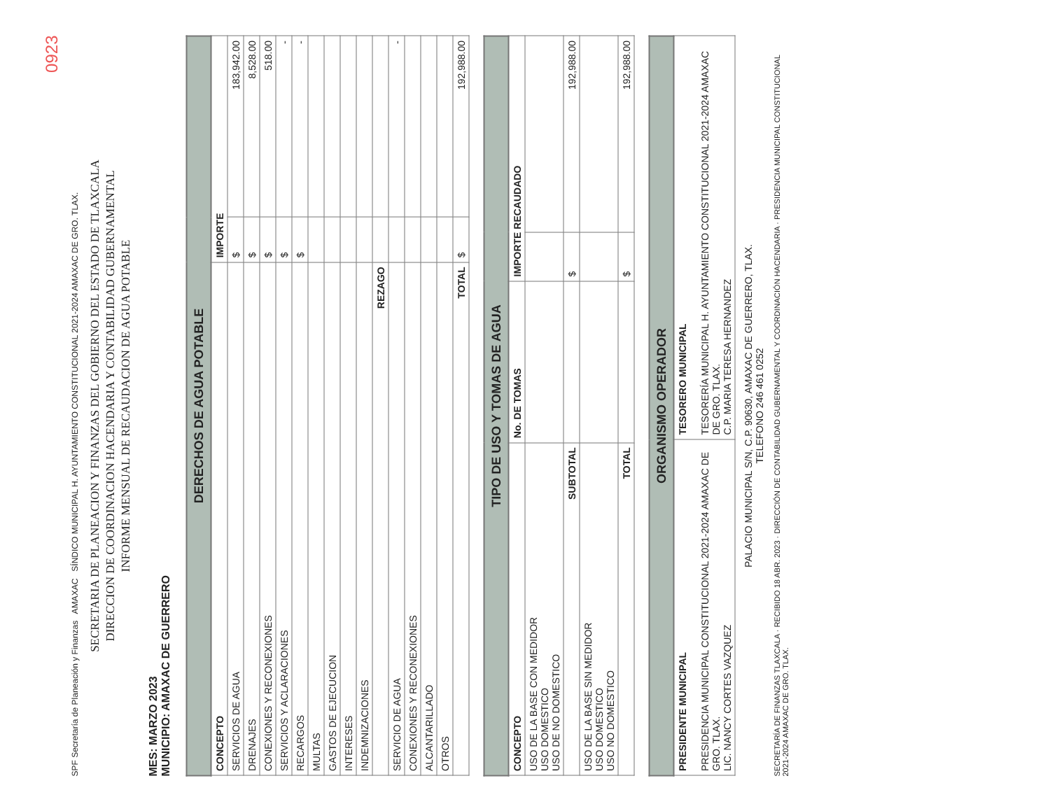0923
SPF Secretaría de Planeación y Finanzas AMAXAC SÍNDICO MUNICIPAL H. AYUNTAMIENTO CONSTITUCIONAL 2021-2024 AMAXAC DE GRO. TLAX.
SECRETARIA DE PLANEACION Y FINANZAS DEL GOBIERNO DEL ESTADO DE TLAXCALA
DIRECCION DE COORDINACION HACENDARIA Y CONTABILIDAD GUBERNAMENTAL
INFORME MENSUAL DE RECAUDACION DE AGUA POTABLE
MES: MARZO 2023
MUNICIPIO: AMAXAC DE GUERRERO
| DERECHOS DE AGUA POTABLE | | |
| --- | --- | --- |
| CONCEPTO | IMPORTE | |
| SERVICIOS DE AGUA | $ | 183,942.00 |
| DRENAJES | $ | 8,528.00 |
| CONEXIONES Y RECONEXIONES | $ | 518.00 |
| SERVICIOS Y ACLARACIONES | $ | - |
| RECARGOS | $ | - |
| MULTAS | | |
| GASTOS DE EJECUCION | | |
| INTERESES | | |
| INDEMNIZACIONES | | |
| REZAGO | | |
| SERVICIO DE AGUA | | - |
| CONEXIONES Y RECONEXIONES | | |
| ALCANTARILLADO | | |
| OTROS | | |
| TOTAL | $ | 192,988.00 |
| TIPO DE USO Y TOMAS DE AGUA | | | |
| --- | --- | --- | --- |
| CONCEPTO | No. DE TOMAS | IMPORTE RECAUDADO | |
| USO DE LA BASE CON MEDIDOR USO DOMESTICO USO DE NO DOMESTICO | | | |
| SUBTOTAL | | $ | 192,988.00 |
| USO DE LA BASE SIN MEDIDOR USO DOMESTICO USO NO DOMESTICO | | | |
| TOTAL | | $ | 192,988.00 |
| ORGANISMO OPERADOR | |
| --- | --- |
| PRESIDENTE MUNICIPAL PRESIDENCIA MUNICIPAL CONSTITUCIONAL 2021-2024 AMAXAC DE GRO. TLAX. LIC. NANCY CORTES VAZQUEZ | TESORERO MUNICIPAL TESORERÍA MUNICIPAL H. AYUNTAMIENTO CONSTITUCIONAL 2021-2024 AMAXAC DE GRO. TLAX. C.P. MARIA TERESA HERNANDEZ |
PALACIO MUNICIPAL S/N, C.P. 90630, AMAXAC DE GUERRERO, TLAX.
TELEFONO 246 461 0252
SECRETARÍA DE FINANZAS TLAXCALA · RECIBIDO 18 ABR. 2023 · DIRECCIÓN DE CONTABILIDAD GUBERNAMENTAL Y COORDINACIÓN HACENDARIA · PRESIDENCIA MUNICIPAL CONSTITUCIONAL 2021-2024 AMAXAC DE GRO. TLAX.